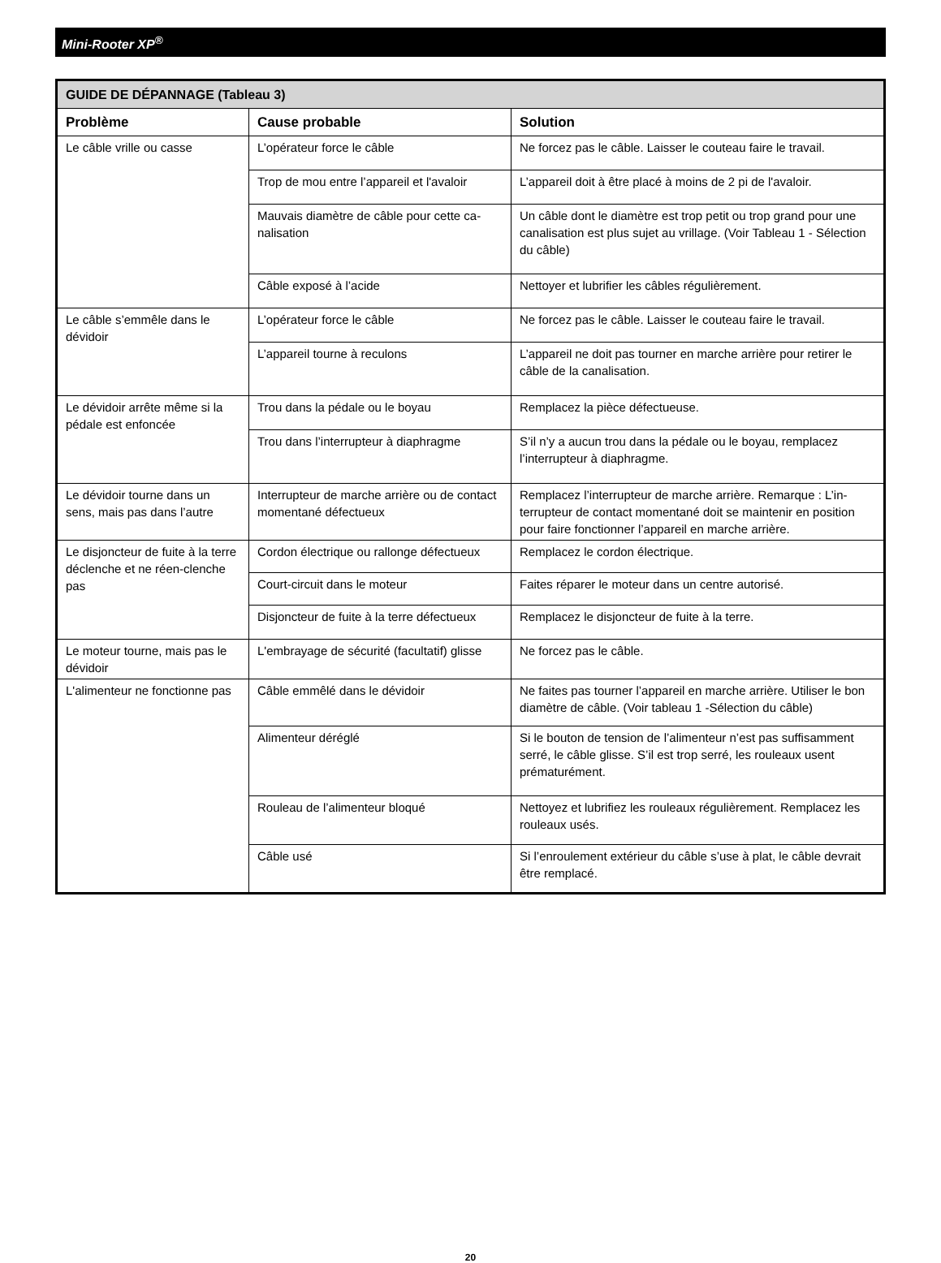Mini-Rooter XP<sup>®</sup>
| GUIDE DE DÉPANNAGE (Tableau 3) | | |
| --- | --- | --- |
| Problème | Cause probable | Solution |
| Le câble vrille ou casse | L’opérateur force le câble | Ne forcez pas le câble. Laisser le couteau faire le travail. |
| | Trop de mou entre l’appareil et l'avaloir | L’appareil doit à être placé à moins de 2 pi de l'avaloir. |
| | Mauvais diamètre de câble pour cette ca-nalisation | Un câble dont le diamètre est trop petit ou trop grand pour une canalisation est plus sujet au vrillage. (Voir Tableau 1 - Sélection du câble) |
| | Câble exposé à l’acide | Nettoyer et lubrifier les câbles régulièrement. |
| Le câble s’emmêle dans le dévidoir | L’opérateur force le câble | Ne forcez pas le câble. Laisser le couteau faire le travail. |
| | L’appareil tourne à reculons | L’appareil ne doit pas tourner en marche arrière pour retirer le câble de la canalisation. |
| Le dévidoir arrête même si la pédale est enfoncée | Trou dans la pédale ou le boyau | Remplacez la pièce défectueuse. |
| | Trou dans l’interrupteur à diaphragme | S’il n’y a aucun trou dans la pédale ou le boyau, remplacez l’interrupteur à diaphragme. |
| Le dévidoir tourne dans un sens, mais pas dans l’autre | Interrupteur de marche arrière ou de contact momentané défectueux | Remplacez l’interrupteur de marche arrière. Remarque : L’in-terrupteur de contact momentané doit se maintenir en position pour faire fonctionner l’appareil en marche arrière. |
| Le disjoncteur de fuite à la terre déclenche et ne réen-clenche pas | Cordon électrique ou rallonge défectueux | Remplacez le cordon électrique. |
| | Court-circuit dans le moteur | Faites réparer le moteur dans un centre autorisé. |
| | Disjoncteur de fuite à la terre défectueux | Remplacez le disjoncteur de fuite à la terre. |
| Le moteur tourne, mais pas le dévidoir | L'embrayage de sécurité (facultatif) glisse | Ne forcez pas le câble. |
| L'alimenteur ne fonctionne pas | Câble emmêlé dans le dévidoir | Ne faites pas tourner l’appareil en marche arrière. Utiliser le bon diamètre de câble. (Voir tableau 1 -Sélection du câble) |
| | Alimenteur déréglé | Si le bouton de tension de l’alimenteur n’est pas suffisamment serré, le câble glisse. S’il est trop serré, les rouleaux usent prématurément. |
| | Rouleau de l’alimenteur bloqué | Nettoyez et lubrifiez les rouleaux régulièrement. Remplacez les rouleaux usés. |
| | Câble usé | Si l’enroulement extérieur du câble s’use à plat, le câble devrait être remplacé. |
20